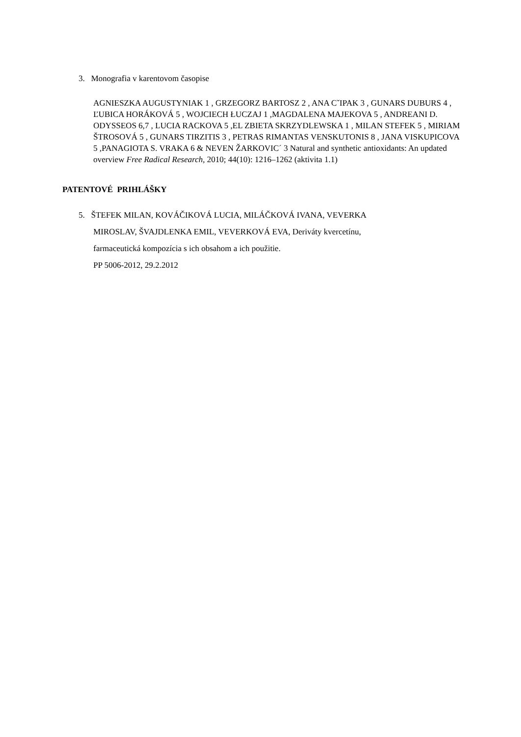3. Monografia v karentovom časopise
AGNIESZKA AUGUSTYNIAK 1 , GRZEGORZ BARTOSZ 2 , ANA CˇIPAK 3 , GUNARS DUBURS 4 , ĽUBICA HORÁKOVÁ 5 , WOJCIECH ŁUCZAJ 1 ,MAGDALENA MAJEKOVA 5 , ANDREANI D. ODYSSEOS 6,7 , LUCIA RACKOVA 5 ,EL ZBIETA SKRZYDLEWSKA 1 , MILAN STEFEK 5 , MIRIAM ŠTROSOVÁ 5 , GUNARS TIRZITIS 3 , PETRAS RIMANTAS VENSKUTONIS 8 , JANA VISKUPICOVA 5 ,PANAGIOTA S. VRAKA 6 & NEVEN ŽARKOVIC´ 3 Natural and synthetic antioxidants: An updated overview Free Radical Research, 2010; 44(10): 1216–1262 (aktivita 1.1)
PATENTOVÉ PRIHLÁŠKY
5. ŠTEFEK MILAN, KOVÁČIKOVÁ LUCIA, MILÁČKOVÁ IVANA, VEVERKA
MIROSLAV, ŠVAJDLENKA EMIL, VEVERKOVÁ EVA, Deriváty kvercetínu,
farmaceutická kompozícia s ich obsahom a ich použitie.
PP 5006-2012, 29.2.2012